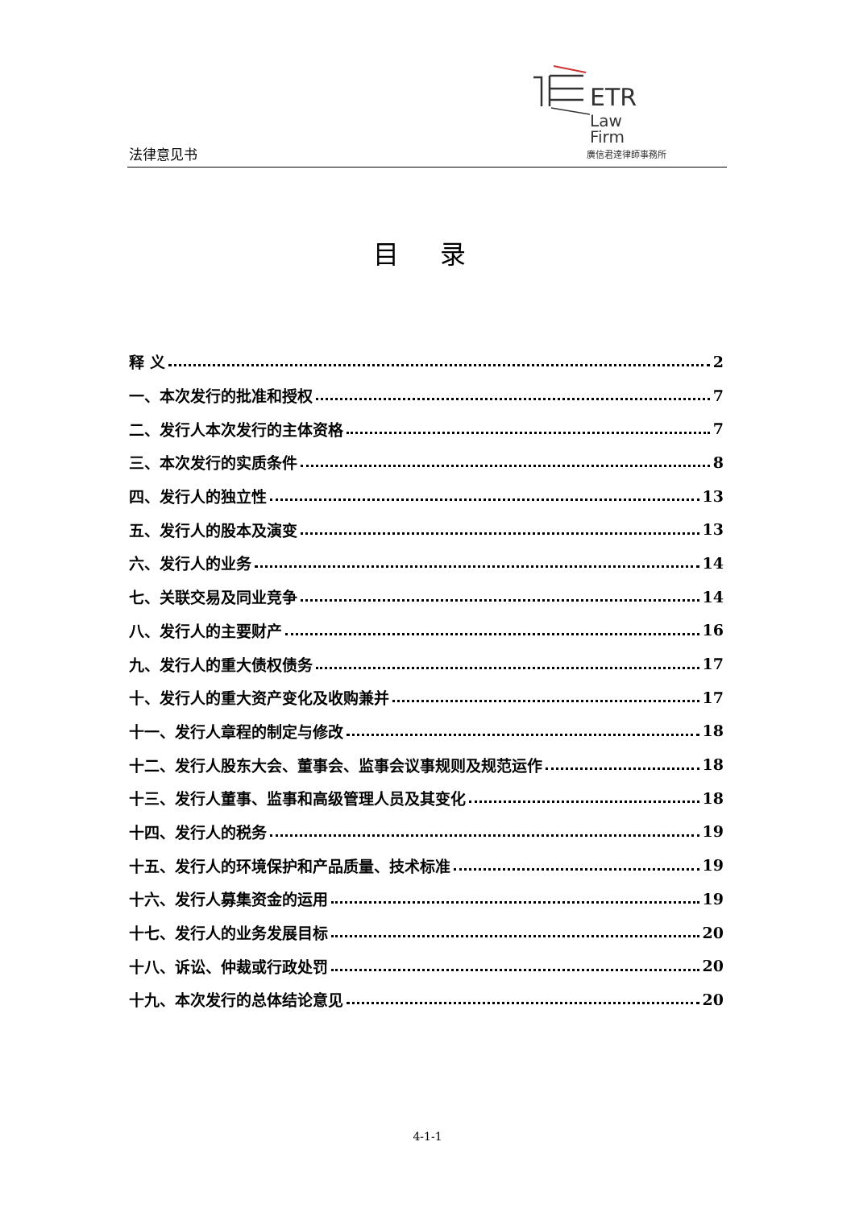法律意见书
ETR
Law
Firm
廣信君達律師事務所
目 录
释 义 2
一、本次发行的批准和授权 7
二、发行人本次发行的主体资格 7
三、本次发行的实质条件 8
四、发行人的独立性 13
五、发行人的股本及演变 13
六、发行人的业务 14
七、关联交易及同业竞争 14
八、发行人的主要财产 16
九、发行人的重大债权债务 17
十、发行人的重大资产变化及收购兼并 17
十一、发行人章程的制定与修改 18
十二、发行人股东大会、董事会、监事会议事规则及规范运作 18
十三、发行人董事、监事和高级管理人员及其变化 18
十四、发行人的税务 19
十五、发行人的环境保护和产品质量、技术标准 19
十六、发行人募集资金的运用 19
十七、发行人的业务发展目标 20
十八、诉讼、仲裁或行政处罚 20
十九、本次发行的总体结论意见 20
4-1-1